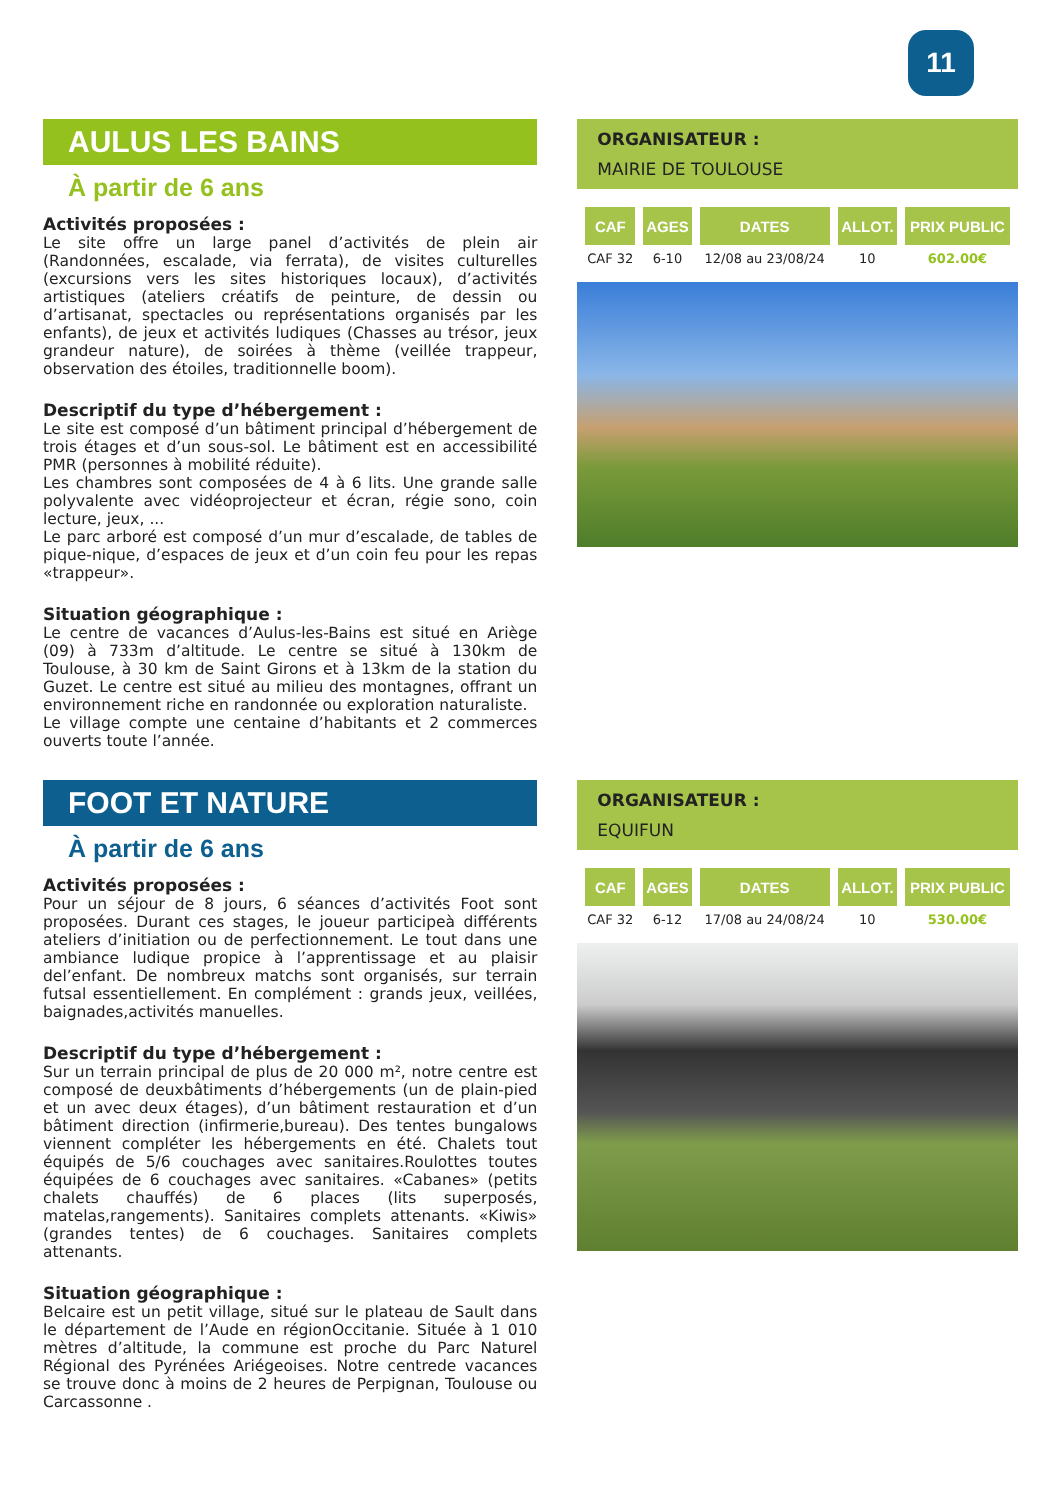11
AULUS LES BAINS
À partir de 6 ans
Activités proposées :
Le site offre un large panel d’activités de plein air (Randonnées, escalade, via ferrata), de visites culturelles (excursions vers les sites historiques locaux), d’activités artistiques (ateliers créatifs de peinture, de dessin ou d’artisanat, spectacles ou représentations organisés par les enfants), de jeux et activités ludiques (Chasses au trésor, jeux grandeur nature), de soirées à thème (veillée trappeur, observation des étoiles, traditionnelle boom).
Descriptif du type d’hébergement :
Le site est composé d’un bâtiment principal d’hébergement de trois étages et d’un sous-sol. Le bâtiment est en accessibilité PMR (personnes à mobilité réduite).
Les chambres sont composées de 4 à 6 lits. Une grande salle polyvalente avec vidéoprojecteur et écran, régie sono, coin lecture, jeux, ...
Le parc arboré est composé d’un mur d’escalade, de tables de pique-nique, d’espaces de jeux et d’un coin feu pour les repas «trappeur».
Situation géographique :
Le centre de vacances d’Aulus-les-Bains est situé en Ariège (09) à 733m d’altitude. Le centre se situé à 130km de Toulouse, à 30 km de Saint Girons et à 13km de la station du Guzet. Le centre est situé au milieu des montagnes, offrant un environnement riche en randonnée ou exploration naturaliste.
Le village compte une centaine d’habitants et 2 commerces ouverts toute l’année.
ORGANISATEUR :
MAIRIE DE TOULOUSE
| CAF | AGES | DATES | ALLOT. | PRIX PUBLIC |
| --- | --- | --- | --- | --- |
| CAF 32 | 6-10 | 12/08 au 23/08/24 | 10 | 602.00€ |
FOOT ET NATURE
À partir de 6 ans
Activités proposées :
Pour un séjour de 8 jours, 6 séances d’activités Foot sont proposées. Durant ces stages, le joueur participeà différents ateliers d’initiation ou de perfectionnement. Le tout dans une ambiance ludique propice à l’apprentissage et au plaisir del’enfant. De nombreux matchs sont organisés, sur terrain futsal essentiellement. En complément : grands jeux, veillées, baignades,activités manuelles.
Descriptif du type d’hébergement :
Sur un terrain principal de plus de 20 000 m², notre centre est composé de deuxbâtiments d’hébergements (un de plain-pied et un avec deux étages), d’un bâtiment restauration et d’un bâtiment direction (infirmerie,bureau). Des tentes bungalows viennent compléter les hébergements en été. Chalets tout équipés de 5/6 couchages avec sanitaires.Roulottes toutes équipées de 6 couchages avec sanitaires. «Cabanes» (petits chalets chauffés) de 6 places (lits superposés, matelas,rangements). Sanitaires complets attenants. «Kiwis» (grandes tentes) de 6 couchages. Sanitaires complets attenants.
Situation géographique :
Belcaire est un petit village, situé sur le plateau de Sault dans le département de l’Aude en régionOccitanie. Située à 1 010 mètres d’altitude, la commune est proche du Parc Naturel Régional des Pyrénées Ariégeoises. Notre centrede vacances se trouve donc à moins de 2 heures de Perpignan, Toulouse ou Carcassonne .
ORGANISATEUR :
EQUIFUN
| CAF | AGES | DATES | ALLOT. | PRIX PUBLIC |
| --- | --- | --- | --- | --- |
| CAF 32 | 6-12 | 17/08 au 24/08/24 | 10 | 530.00€ |